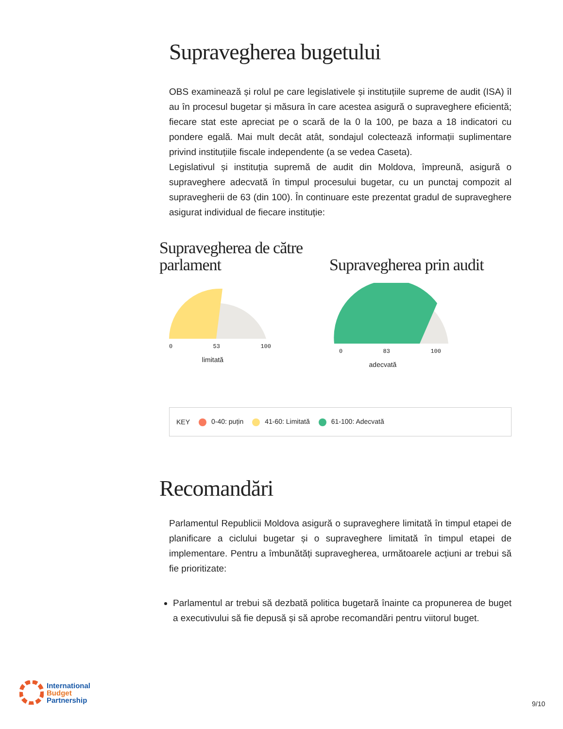Supravegherea bugetului
OBS examinează și rolul pe care legislativele și instituțiile supreme de audit (ISA) îl au în procesul bugetar și măsura în care acestea asigură o supraveghere eficientă; fiecare stat este apreciat pe o scară de la 0 la 100, pe baza a 18 indicatori cu pondere egală. Mai mult decât atât, sondajul colectează informații suplimentare privind instituțiile fiscale independente (a se vedea Caseta).
Legislativul și instituția supremă de audit din Moldova, împreună, asigură o supraveghere adecvată în timpul procesului bugetar, cu un punctaj compozit al supravegherii de 63 (din 100). În continuare este prezentat gradul de supraveghere asigurat individual de fiecare instituție:
Supravegherea de către parlament
0 53 100
limitată
Supravegherea prin audit
0 83 100
adecvată
KEY 0-40: puțin 41-60: Limitată 61-100: Adecvată
Recomandări
Parlamentul Republicii Moldova asigură o supraveghere limitată în timpul etapei de planificare a ciclului bugetar și o supraveghere limitată în timpul etapei de implementare. Pentru a îmbunătăți supravegherea, următoarele acțiuni ar trebui să fie prioritizate:
Parlamentul ar trebui să dezbată politica bugetară înainte ca propunerea de buget a executivului să fie depusă și să aprobe recomandări pentru viitorul buget.
International
Budget
Partnership
9/10